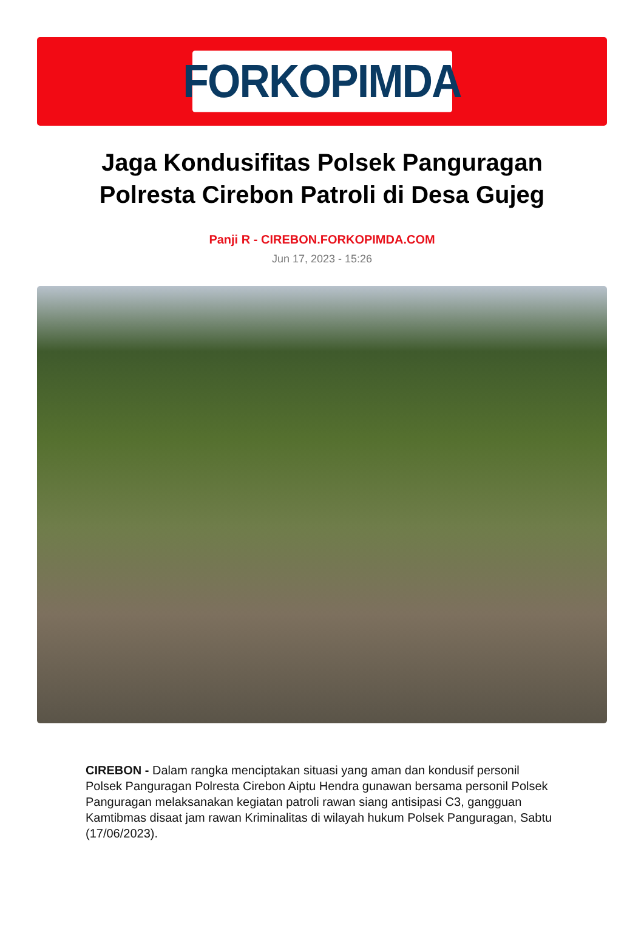FORKOPIMDA
Jaga Kondusifitas Polsek Panguragan Polresta Cirebon Patroli di Desa Gujeg
Panji R - CIREBON.FORKOPIMDA.COM
Jun 17, 2023 - 15:26
CIREBON - Dalam rangka menciptakan situasi yang aman dan kondusif personil Polsek Panguragan Polresta Cirebon Aiptu Hendra gunawan bersama personil Polsek Panguragan melaksanakan kegiatan patroli rawan siang antisipasi C3, gangguan Kamtibmas disaat jam rawan Kriminalitas di wilayah hukum Polsek Panguragan, Sabtu (17/06/2023).